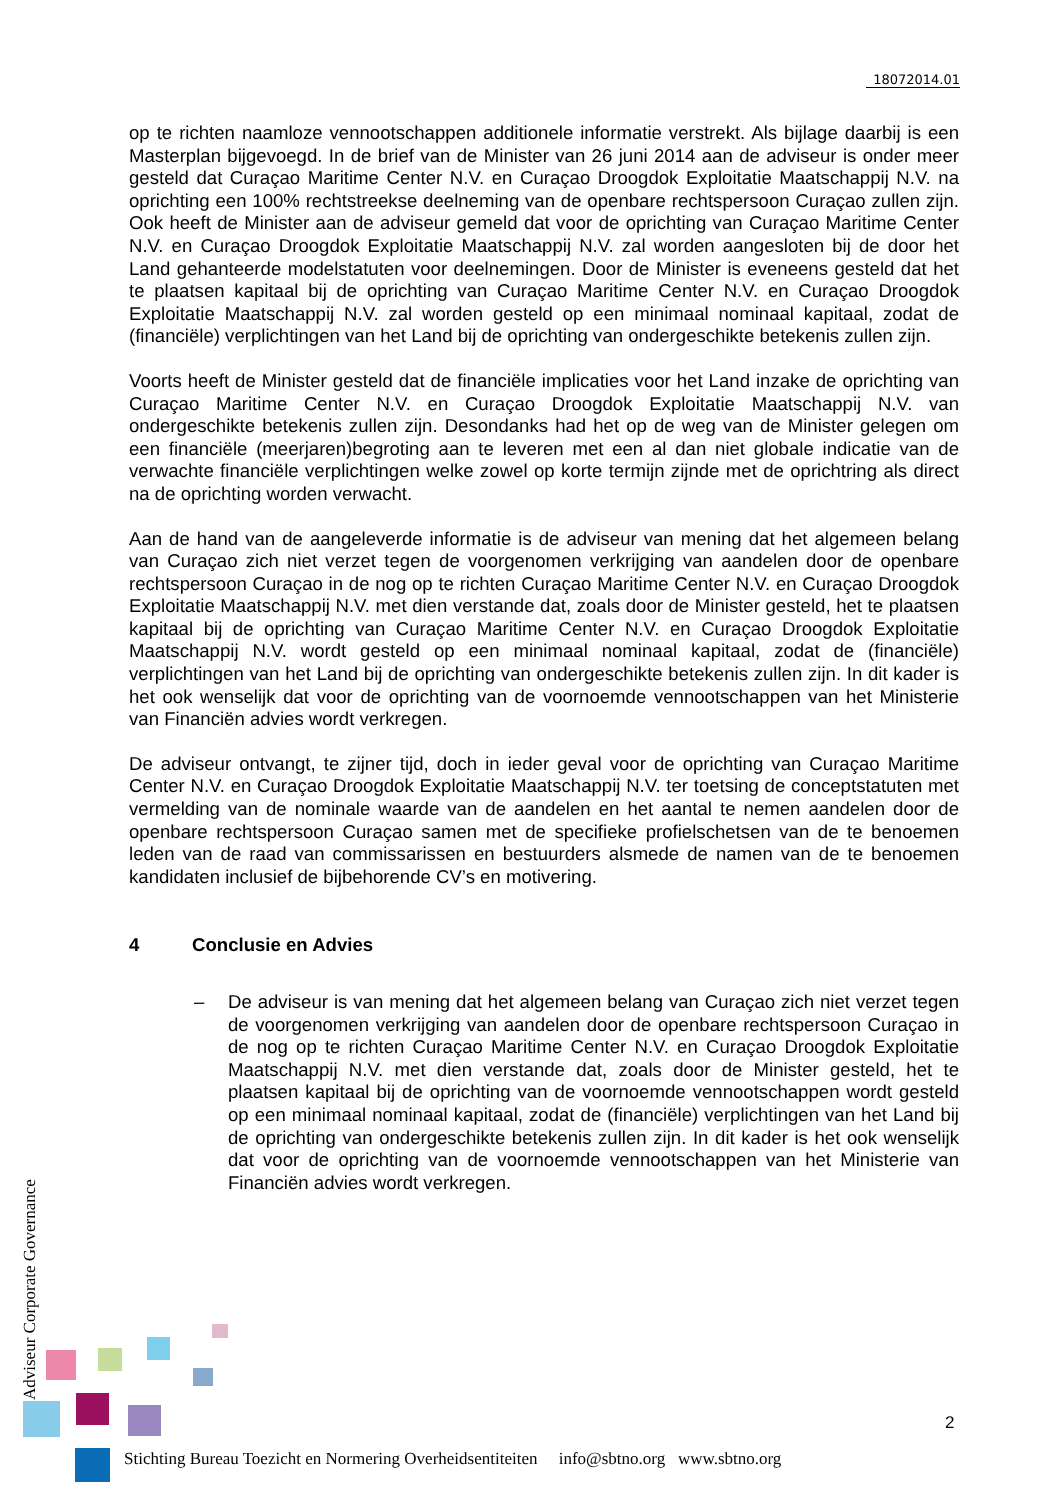18072014.01
op te richten naamloze vennootschappen additionele informatie verstrekt. Als bijlage daarbij is een Masterplan bijgevoegd. In de brief van de Minister van 26 juni 2014 aan de adviseur is onder meer gesteld dat Curaçao Maritime Center N.V. en Curaçao Droogdok Exploitatie Maatschappij N.V. na oprichting een 100% rechtstreekse deelneming van de openbare rechtspersoon Curaçao zullen zijn. Ook heeft de Minister aan de adviseur gemeld dat voor de oprichting van Curaçao Maritime Center N.V. en Curaçao Droogdok Exploitatie Maatschappij N.V. zal worden aangesloten bij de door het Land gehanteerde modelstatuten voor deelnemingen. Door de Minister is eveneens gesteld dat het te plaatsen kapitaal bij de oprichting van Curaçao Maritime Center N.V. en Curaçao Droogdok Exploitatie Maatschappij N.V. zal worden gesteld op een minimaal nominaal kapitaal, zodat de (financiële) verplichtingen van het Land bij de oprichting van ondergeschikte betekenis zullen zijn.
Voorts heeft de Minister gesteld dat de financiële implicaties voor het Land inzake de oprichting van Curaçao Maritime Center N.V. en Curaçao Droogdok Exploitatie Maatschappij N.V. van ondergeschikte betekenis zullen zijn. Desondanks had het op de weg van de Minister gelegen om een financiële (meerjaren)begroting aan te leveren met een al dan niet globale indicatie van de verwachte financiële verplichtingen welke zowel op korte termijn zijnde met de oprichtring als direct na de oprichting worden verwacht.
Aan de hand van de aangeleverde informatie is de adviseur van mening dat het algemeen belang van Curaçao zich niet verzet tegen de voorgenomen verkrijging van aandelen door de openbare rechtspersoon Curaçao in de nog op te richten Curaçao Maritime Center N.V. en Curaçao Droogdok Exploitatie Maatschappij N.V. met dien verstande dat, zoals door de Minister gesteld, het te plaatsen kapitaal bij de oprichting van Curaçao Maritime Center N.V. en Curaçao Droogdok Exploitatie Maatschappij N.V. wordt gesteld op een minimaal nominaal kapitaal, zodat de (financiële) verplichtingen van het Land bij de oprichting van ondergeschikte betekenis zullen zijn. In dit kader is het ook wenselijk dat voor de oprichting van de voornoemde vennootschappen van het Ministerie van Financiën advies wordt verkregen.
De adviseur ontvangt, te zijner tijd, doch in ieder geval voor de oprichting van Curaçao Maritime Center N.V. en Curaçao Droogdok Exploitatie Maatschappij N.V. ter toetsing de conceptstatuten met vermelding van de nominale waarde van de aandelen en het aantal te nemen aandelen door de openbare rechtspersoon Curaçao samen met de specifieke profielschetsen van de te benoemen leden van de raad van commissarissen en bestuurders alsmede de namen van de te benoemen kandidaten inclusief de bijbehorende CV’s en motivering.
4 Conclusie en Advies
– De adviseur is van mening dat het algemeen belang van Curaçao zich niet verzet tegen de voorgenomen verkrijging van aandelen door de openbare rechtspersoon Curaçao in de nog op te richten Curaçao Maritime Center N.V. en Curaçao Droogdok Exploitatie Maatschappij N.V. met dien verstande dat, zoals door de Minister gesteld, het te plaatsen kapitaal bij de oprichting van de voornoemde vennootschappen wordt gesteld op een minimaal nominaal kapitaal, zodat de (financiële) verplichtingen van het Land bij de oprichting van ondergeschikte betekenis zullen zijn. In dit kader is het ook wenselijk dat voor de oprichting van de voornoemde vennootschappen van het Ministerie van Financiën advies wordt verkregen.
Adviseur Corporate Governance
2
Stichting Bureau Toezicht en Normering Overheidsentiteiten info@sbtno.org www.sbtno.org